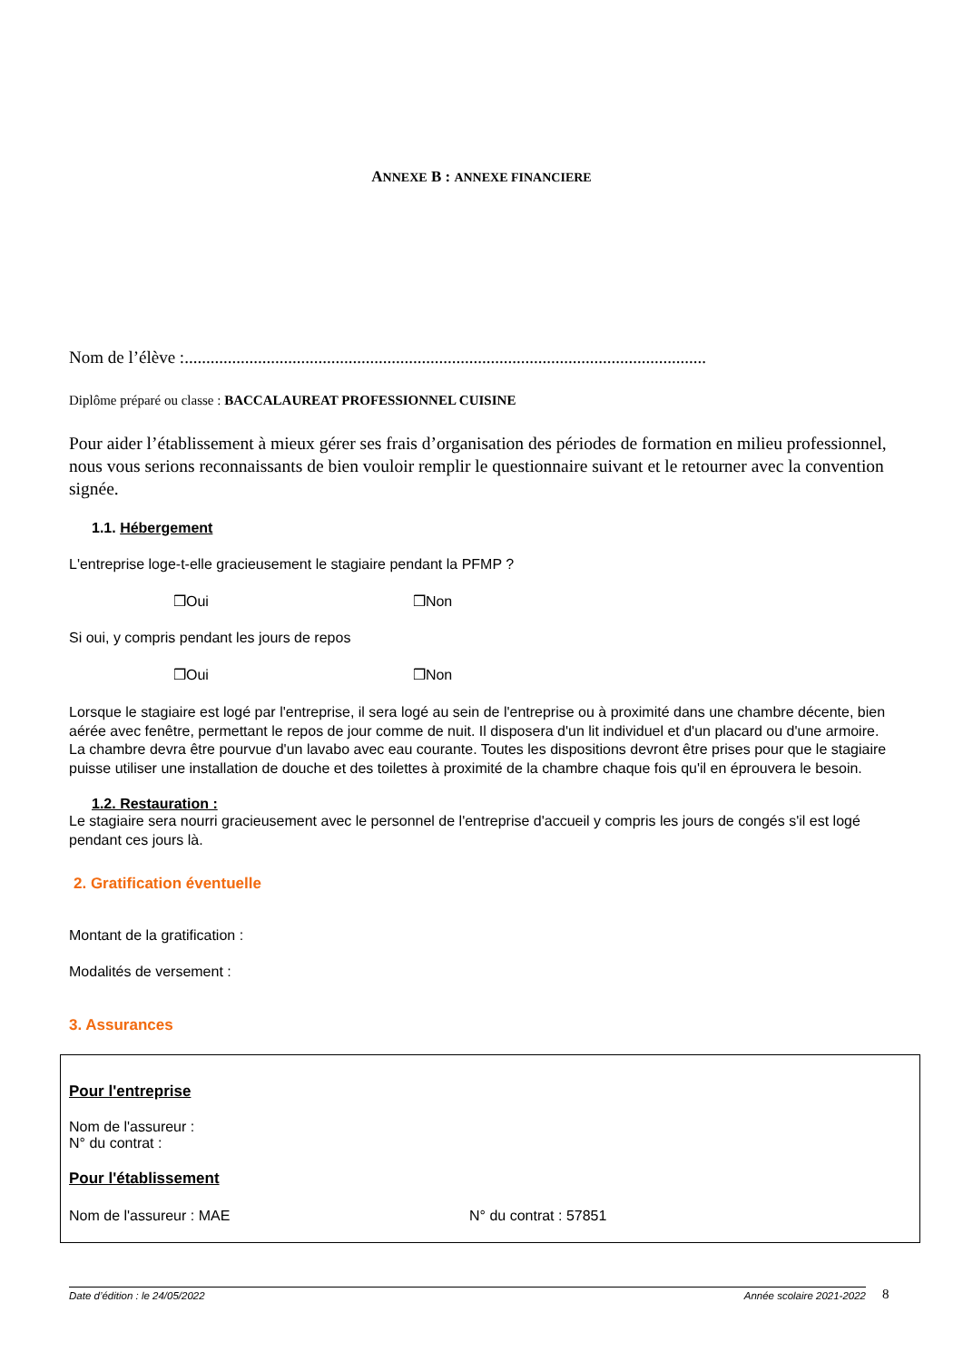ANNEXE B : ANNEXE FINANCIERE
Nom de l’élève :.........................................................................................................................
Diplôme préparé ou classe : BACCALAUREAT PROFESSIONNEL CUISINE
Pour aider l’établissement à mieux gérer ses frais d’organisation des périodes de formation en milieu professionnel, nous vous serions reconnaissants de bien vouloir remplir le questionnaire suivant et le retourner avec la convention signée.
1.1. Hébergement
L'entreprise loge-t-elle gracieusement le stagiaire pendant la PFMP ?
❒Oui ❒Non
Si oui, y compris pendant les jours de repos
❒Oui ❒Non
Lorsque le stagiaire est logé par l'entreprise, il sera logé au sein de l'entreprise ou à proximité dans une chambre décente, bien aérée avec fenêtre, permettant le repos de jour comme de nuit. Il disposera d'un lit individuel et d'un placard ou d'une armoire. La chambre devra être pourvue d'un lavabo avec eau courante. Toutes les dispositions devront être prises pour que le stagiaire puisse utiliser une installation de douche et des toilettes à proximité de la chambre chaque fois qu'il en éprouvera le besoin.
1.2. Restauration :
Le stagiaire sera nourri gracieusement avec le personnel de l'entreprise d'accueil y compris les jours de congés s'il est logé pendant ces jours là.
2. Gratification éventuelle
Montant de la gratification :
Modalités de versement :
3. Assurances
Pour l'entreprise
Nom de l'assureur :
N° du contrat :
Pour l'établissement
Nom de l'assureur : MAE N° du contrat : 57851
Date d’édition : le 24/05/2022 Année scolaire 2021-2022
8